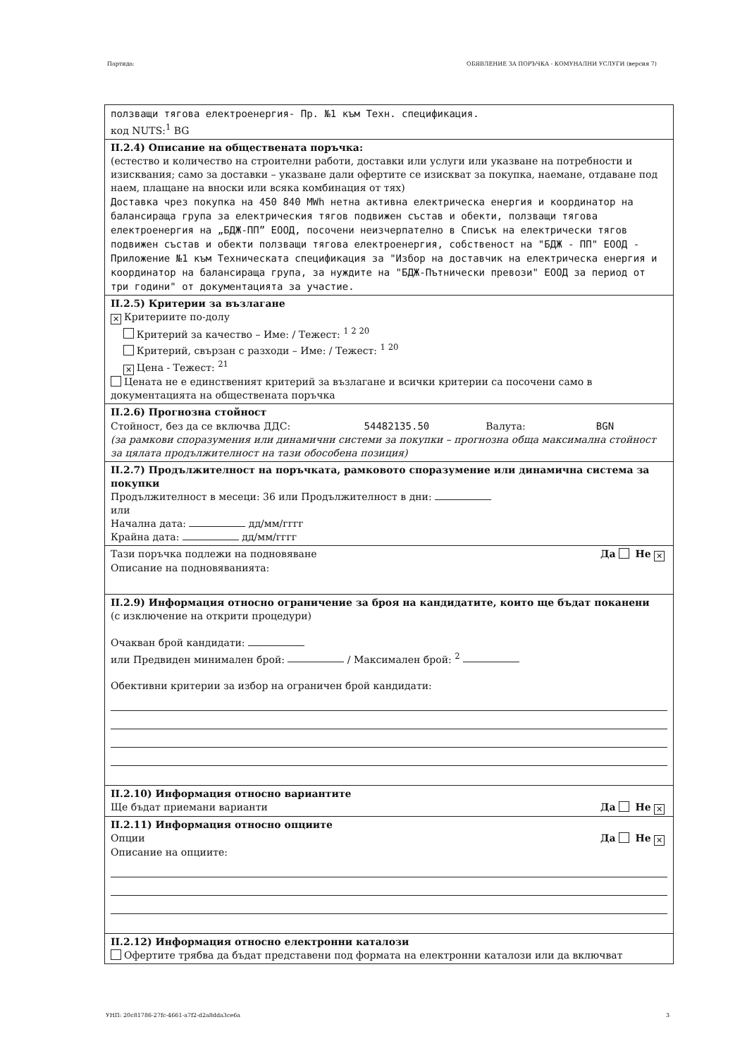Партида: ОБЯВЛЕНИЕ ЗА ПОРЪЧКА - КОМУНАЛНИ УСЛУГИ (версия 7)
ползващи тягова електроенергия- Пр. №1 към Техн. спецификация.
код NUTS:<sup>1</sup> BG
II.2.4) Описание на обществената поръчка:
(естество и количество на строителни работи, доставки или услуги или указване на потребности и изисквания; само за доставки – указване дали офертите се изискват за покупка, наемане, отдаване под наем, плащане на вноски или всяка комбинация от тях)
Доставка чрез покупка на 450 840 MWh нетна активна електрическа енергия и координатор на балансираща група за електрическия тягов подвижен състав и обекти, ползващи тягова електроенергия на „БДЖ-ПП” ЕООД, посочени неизчерпателно в Списък на електрически тягов подвижен състав и обекти ползващи тягова електроенергия, собственост на "БДЖ - ПП" ЕООД - Приложение №1 към Техническата спецификация за "Избор на доставчик на електрическа енергия и координатор на балансираща група, за нуждите на "БДЖ-Пътнически превози" ЕООД за период от три години" от документацията за участие.
II.2.5) Критерии за възлагане
✕ Критериите по-долу
Критерий за качество – Име: / Тежест: <sup>1 2 20</sup>
Критерий, свързан с разходи – Име: / Тежест: <sup>1 20</sup>
✕ Цена - Тежест: <sup>21</sup>
Цената не е единственият критерий за възлагане и всички критерии са посочени само в документацията на обществената поръчка
II.2.6) Прогнозна стойност
Стойност, без да се включва ДДС: 54482135.50 Валута: BGN
(за рамкови споразумения или динамични системи за покупки – прогнозна обща максимална стойност за цялата продължителност на тази обособена позиция)
II.2.7) Продължителност на поръчката, рамковото споразумение или динамична система за покупки
Продължителност в месеци: 36 или Продължителност в дни:
или
Начална дата: дд/мм/гггг
Крайна дата: дд/мм/гггг
Тази поръчка подлежи на подновяване Да Не ✕
Описание на подновяванията:
II.2.9) Информация относно ограничение за броя на кандидатите, които ще бъдат поканени
(с изключение на открити процедури)
Очакван брой кандидати:
или Предвиден минимален брой: / Максимален брой: <sup>2</sup>
Обективни критерии за избор на ограничен брой кандидати:
II.2.10) Информация относно вариантите
Ще бъдат приемани варианти Да Не ✕
II.2.11) Информация относно опциите
Опции Да Не ✕
Описание на опциите:
II.2.12) Информация относно електронни каталози
Офертите трябва да бъдат представени под формата на електронни каталози или да включват
УНП: 20c81786-27fc-4661-a7f2-d2a8dda3ce6a 3